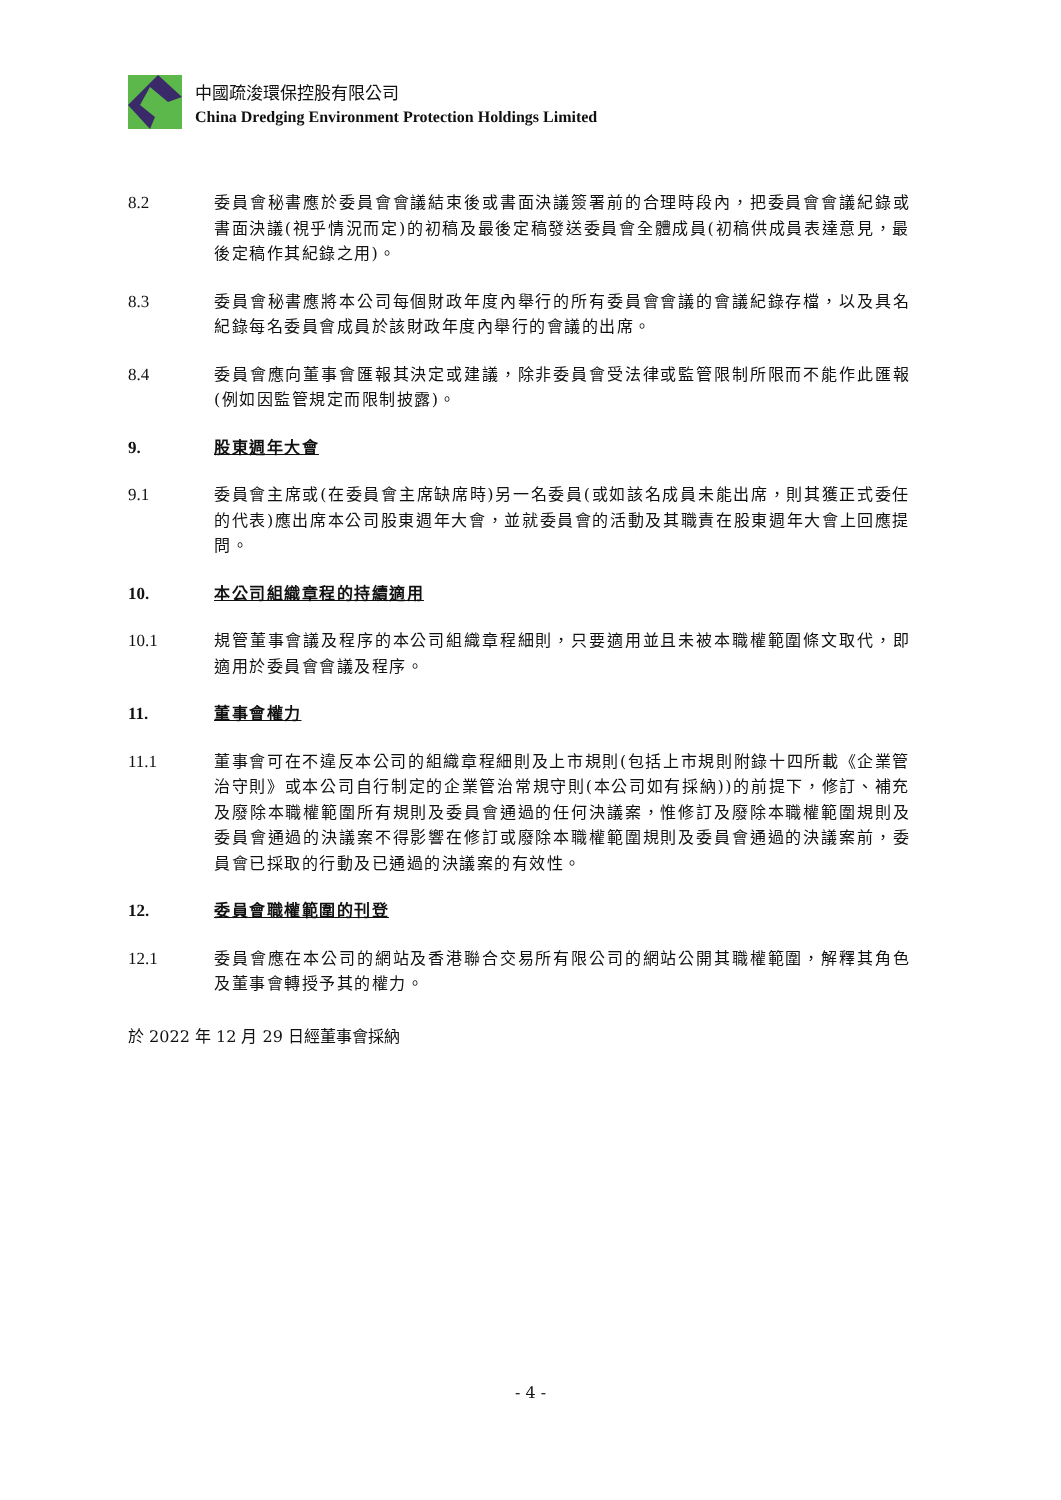中國疏浚環保控股有限公司
China Dredging Environment Protection Holdings Limited
8.2 委員會秘書應於委員會會議結束後或書面決議簽署前的合理時段內，把委員會會議紀錄或書面決議(視乎情況而定)的初稿及最後定稿發送委員會全體成員(初稿供成員表達意見，最後定稿作其紀錄之用)。
8.3 委員會秘書應將本公司每個財政年度內舉行的所有委員會會議的會議紀錄存檔，以及具名紀錄每名委員會成員於該財政年度內舉行的會議的出席。
8.4 委員會應向董事會匯報其決定或建議，除非委員會受法律或監管限制所限而不能作此匯報(例如因監管規定而限制披露)。
9. 股東週年大會
9.1 委員會主席或(在委員會主席缺席時)另一名委員(或如該名成員未能出席，則其獲正式委任的代表)應出席本公司股東週年大會，並就委員會的活動及其職責在股東週年大會上回應提問。
10. 本公司組織章程的持續適用
10.1 規管董事會議及程序的本公司組織章程細則，只要適用並且未被本職權範圍條文取代，即適用於委員會會議及程序。
11. 董事會權力
11.1 董事會可在不違反本公司的組織章程細則及上市規則(包括上市規則附錄十四所載《企業管治守則》或本公司自行制定的企業管治常規守則(本公司如有採納))的前提下，修訂、補充及廢除本職權範圍所有規則及委員會通過的任何決議案，惟修訂及廢除本職權範圍規則及委員會通過的決議案不得影響在修訂或廢除本職權範圍規則及委員會通過的決議案前，委員會已採取的行動及已通過的決議案的有效性。
12. 委員會職權範圍的刊登
12.1 委員會應在本公司的網站及香港聯合交易所有限公司的網站公開其職權範圍，解釋其角色及董事會轉授予其的權力。
於 2022 年 12 月 29 日經董事會採納
- 4 -